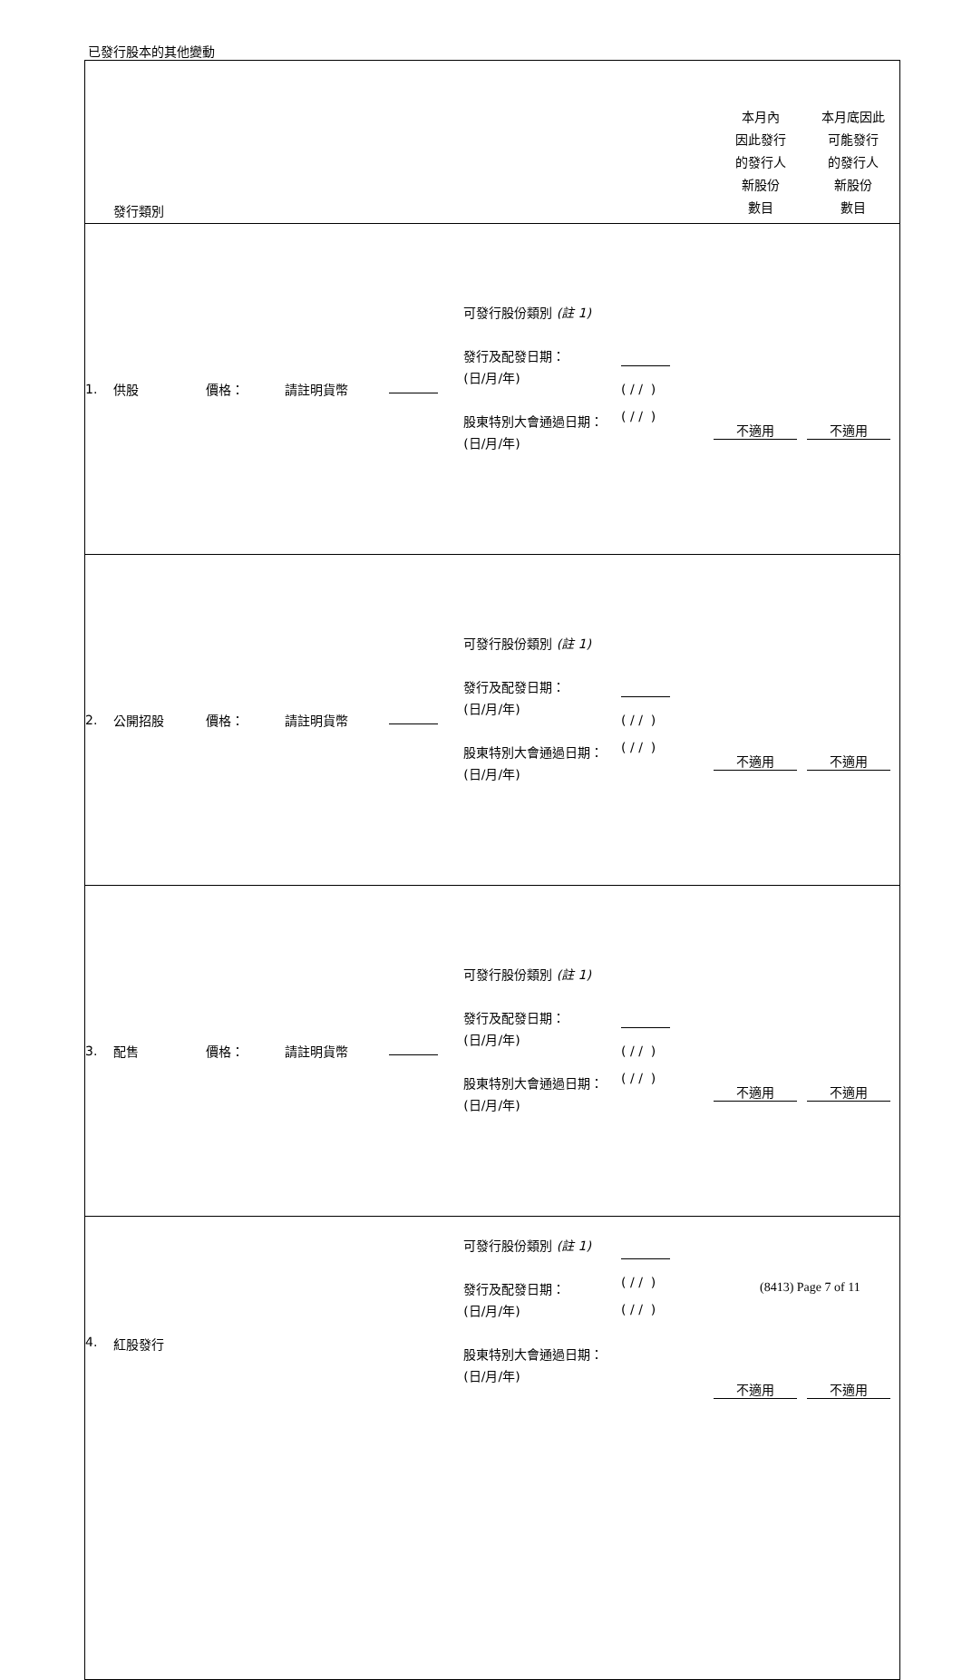已發行股本的其他變動
| | 發行類別 | | | | | | 本月內 因此發行 的發行人 新股份 數目 | 本月底因此 可能發行 的發行人 新股份 數目 |
| 1. | 供股 | 價格： | 請註明貨幣 | | 可發行股份類別 (註 1) 發行及配發日期： (日/月/年) 股東特別大會通過日期： (日/月/年) | ( / / ) ( / / ) | 不適用 | 不適用 |
| 2. | 公開招股 | 價格： | 請註明貨幣 | | 可發行股份類別 (註 1) 發行及配發日期： (日/月/年) 股東特別大會通過日期： (日/月/年) | ( / / ) ( / / ) | 不適用 | 不適用 |
| 3. | 配售 | 價格： | 請註明貨幣 | | 可發行股份類別 (註 1) 發行及配發日期： (日/月/年) 股東特別大會通過日期： (日/月/年) | ( / / ) ( / / ) | 不適用 | 不適用 |
| 4. | 紅股發行 | | | | 可發行股份類別 (註 1) 發行及配發日期： (日/月/年) 股東特別大會通過日期： (日/月/年) | ( / / ) ( / / ) | 不適用 | 不適用 |
(8413) Page 7 of 11